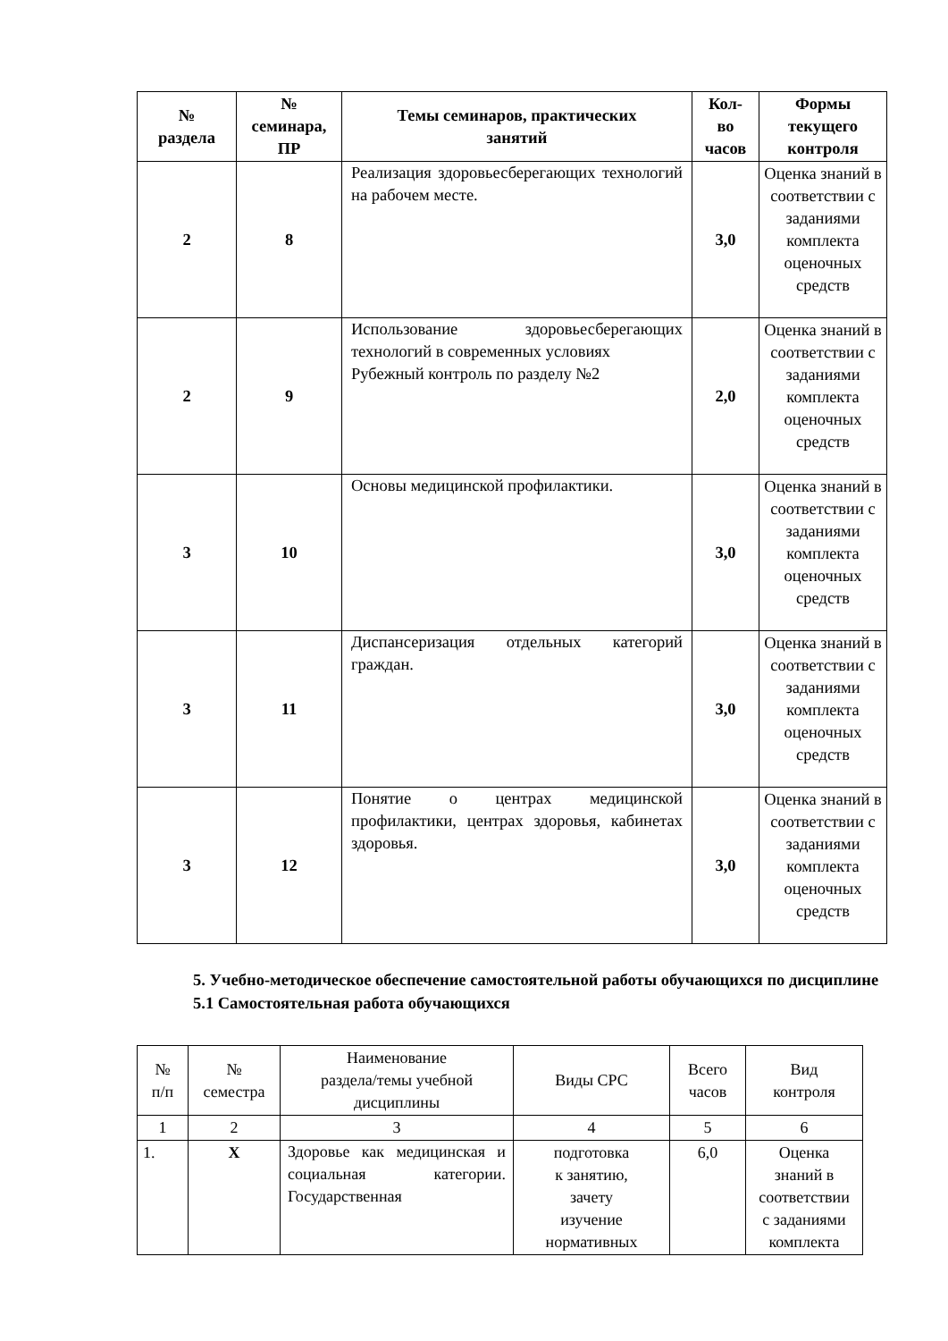| № раздела | № семинара, ПР | Темы семинаров, практических занятий | Кол- во часов | Формы текущего контроля |
| --- | --- | --- | --- | --- |
| 2 | 8 | Реализация здоровьесберегающих технологий на рабочем месте. | 3,0 | Оценка знаний в соответствии с заданиями комплекта оценочных средств |
| 2 | 9 | Использование здоровьесберегающих технологий в современных условиях Рубежный контроль по разделу №2 | 2,0 | Оценка знаний в соответствии с заданиями комплекта оценочных средств |
| 3 | 10 | Основы медицинской профилактики. | 3,0 | Оценка знаний в соответствии с заданиями комплекта оценочных средств |
| 3 | 11 | Диспансеризация отдельных категорий граждан. | 3,0 | Оценка знаний в соответствии с заданиями комплекта оценочных средств |
| 3 | 12 | Понятие о центрах медицинской профилактики, центрах здоровья, кабинетах здоровья. | 3,0 | Оценка знаний в соответствии с заданиями комплекта оценочных средств |
5. Учебно-методическое обеспечение самостоятельной работы обучающихся по дисциплине
5.1 Самостоятельная работа обучающихся
| № п/п | № семестра | Наименование раздела/темы учебной дисциплины | Виды СРС | Всего часов | Вид контроля |
| 1 | 2 | 3 | 4 | 5 | 6 |
| 1. | Х | Здоровье как медицинская и социальная категории. Государственная | подготовка к занятию, зачету изучение нормативных | 6,0 | Оценка знаний в соответствии с заданиями комплекта |